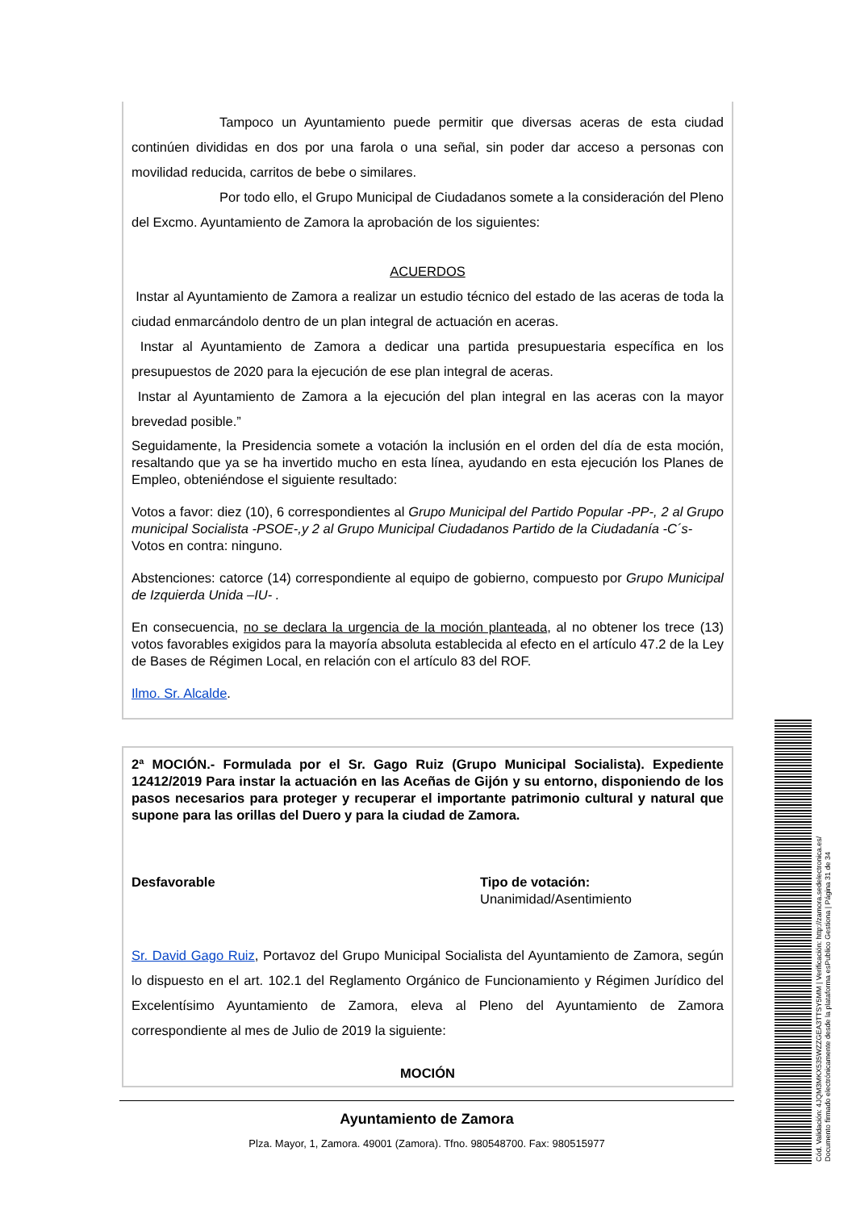Tampoco un Ayuntamiento puede permitir que diversas aceras de esta ciudad continúen divididas en dos por una farola o una señal, sin poder dar acceso a personas con movilidad reducida, carritos de bebe o similares.
Por todo ello, el Grupo Municipal de Ciudadanos somete a la consideración del Pleno del Excmo. Ayuntamiento de Zamora la aprobación de los siguientes:
ACUERDOS
Instar al Ayuntamiento de Zamora a realizar un estudio técnico del estado de las aceras de toda la ciudad enmarcándolo dentro de un plan integral de actuación en aceras.
Instar al Ayuntamiento de Zamora a dedicar una partida presupuestaria específica en los presupuestos de 2020 para la ejecución de ese plan integral de aceras.
Instar al Ayuntamiento de Zamora a la ejecución del plan integral en las aceras con la mayor brevedad posible.”
Seguidamente, la Presidencia somete a votación la inclusión en el orden del día de esta moción, resaltando que ya se ha invertido mucho en esta línea, ayudando en esta ejecución los Planes de Empleo, obteniéndose el siguiente resultado:
Votos a favor: diez (10), 6 correspondientes al Grupo Municipal del Partido Popular -PP-, 2 al Grupo municipal Socialista -PSOE-,y 2 al Grupo Municipal Ciudadanos Partido de la Ciudadanía -C´s-
Votos en contra: ninguno.
Abstenciones: catorce (14) correspondiente al equipo de gobierno, compuesto por Grupo Municipal de Izquierda Unida –IU- .
En consecuencia, no se declara la urgencia de la moción planteada, al no obtener los trece (13) votos favorables exigidos para la mayoría absoluta establecida al efecto en el artículo 47.2 de la Ley de Bases de Régimen Local, en relación con el artículo 83 del ROF.
Ilmo. Sr. Alcalde.
2ª MOCIÓN.- Formulada por el Sr. Gago Ruiz (Grupo Municipal Socialista). Expediente 12412/2019 Para instar la actuación en las Aceñas de Gijón y su entorno, disponiendo de los pasos necesarios para proteger y recuperar el importante patrimonio cultural y natural que supone para las orillas del Duero y para la ciudad de Zamora.
Desfavorable Tipo de votación:
Unanimidad/Asentimiento
Sr. David Gago Ruiz, Portavoz del Grupo Municipal Socialista del Ayuntamiento de Zamora, según lo dispuesto en el art. 102.1 del Reglamento Orgánico de Funcionamiento y Régimen Jurídico del Excelentísimo Ayuntamiento de Zamora, eleva al Pleno del Ayuntamiento de Zamora correspondiente al mes de Julio de 2019 la siguiente:
MOCIÓN
Ayuntamiento de Zamora
Plza. Mayor, 1, Zamora. 49001 (Zamora). Tfno. 980548700. Fax: 980515977
Cód. Validación: 4JQM3MKX535WZZGEA3TTSY5MM | Verificación: http://zamora.sedelectronica.es/
Documento firmado electrónicamente desde la plataforma esPublico Gestiona | Página 31 de 34